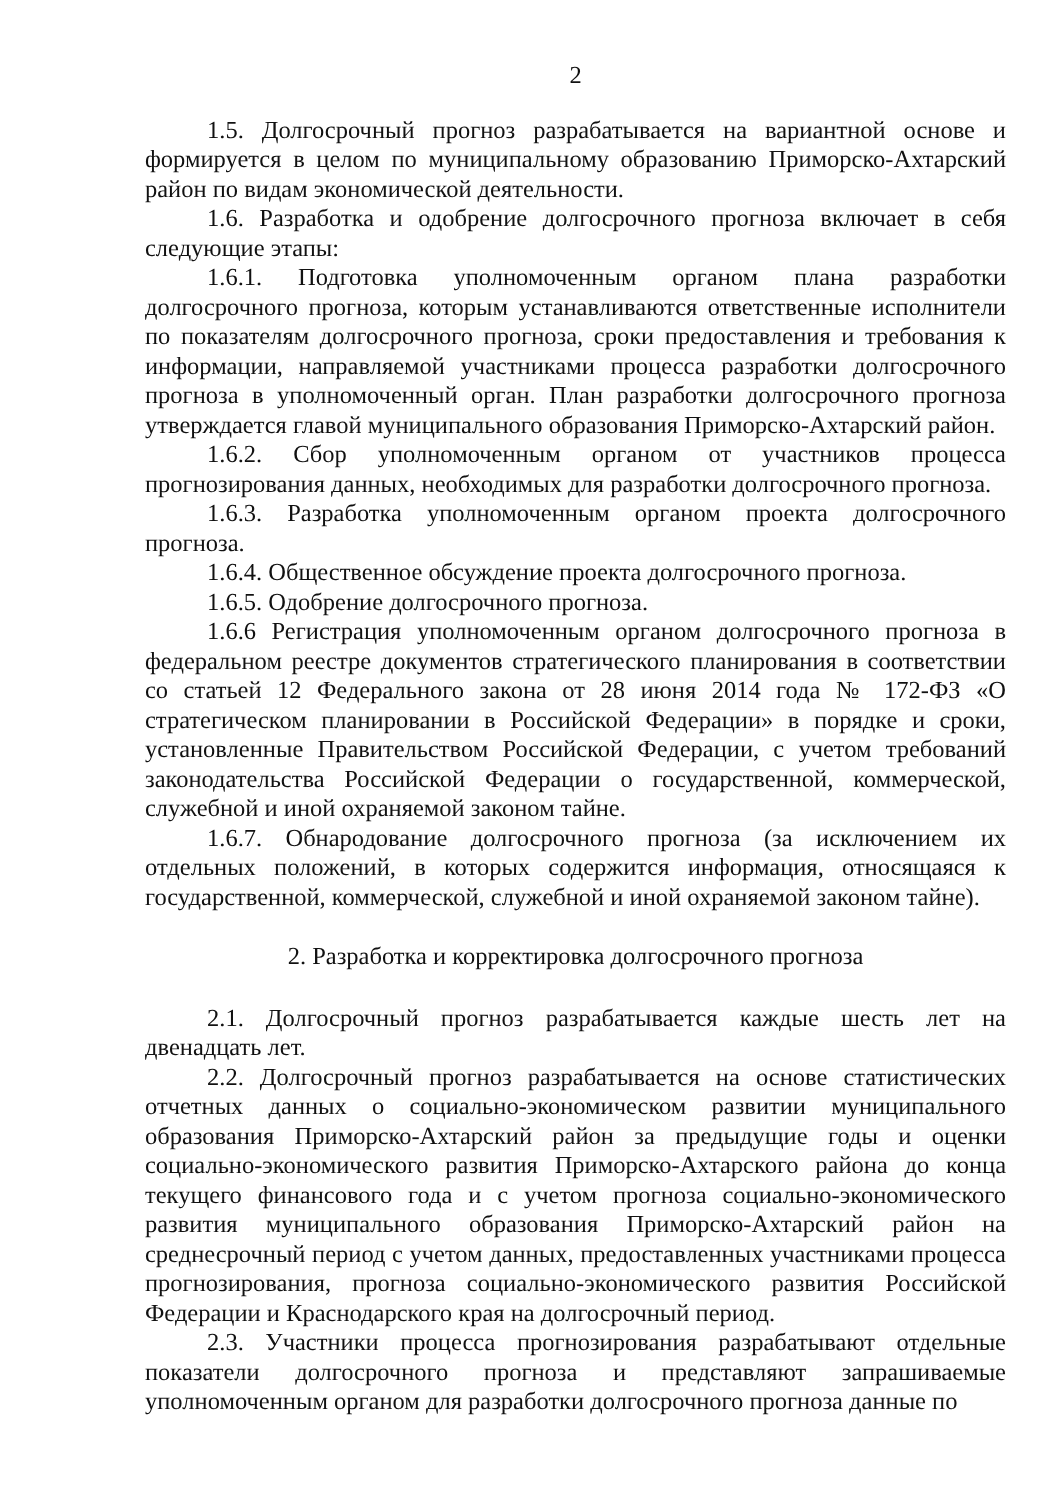2
1.5. Долгосрочный прогноз разрабатывается на вариантной основе и формируется в целом по муниципальному образованию Приморско-Ахтарский район по видам экономической деятельности.
1.6. Разработка и одобрение долгосрочного прогноза включает в себя следующие этапы:
1.6.1. Подготовка уполномоченным органом плана разработки долгосрочного прогноза, которым устанавливаются ответственные исполнители по показателям долгосрочного прогноза, сроки предоставления и требования к информации, направляемой участниками процесса разработки долгосрочного прогноза в уполномоченный орган. План разработки долгосрочного прогноза утверждается главой муниципального образования Приморско-Ахтарский район.
1.6.2. Сбор уполномоченным органом от участников процесса прогнозирования данных, необходимых для разработки долгосрочного прогноза.
1.6.3. Разработка уполномоченным органом проекта долгосрочного прогноза.
1.6.4. Общественное обсуждение проекта долгосрочного прогноза.
1.6.5. Одобрение долгосрочного прогноза.
1.6.6 Регистрация уполномоченным органом долгосрочного прогноза в федеральном реестре документов стратегического планирования в соответствии со статьей 12 Федерального закона от 28 июня 2014 года № 172-ФЗ «О стратегическом планировании в Российской Федерации» в порядке и сроки, установленные Правительством Российской Федерации, с учетом требований законодательства Российской Федерации о государственной, коммерческой, служебной и иной охраняемой законом тайне.
1.6.7. Обнародование долгосрочного прогноза (за исключением их отдельных положений, в которых содержится информация, относящаяся к государственной, коммерческой, служебной и иной охраняемой законом тайне).
2. Разработка и корректировка долгосрочного прогноза
2.1. Долгосрочный прогноз разрабатывается каждые шесть лет на двенадцать лет.
2.2. Долгосрочный прогноз разрабатывается на основе статистических отчетных данных о социально-экономическом развитии муниципального образования Приморско-Ахтарский район за предыдущие годы и оценки социально-экономического развития Приморско-Ахтарского района до конца текущего финансового года и с учетом прогноза социально-экономического развития муниципального образования Приморско-Ахтарский район на среднесрочный период с учетом данных, предоставленных участниками процесса прогнозирования, прогноза социально-экономического развития Российской Федерации и Краснодарского края на долгосрочный период.
2.3. Участники процесса прогнозирования разрабатывают отдельные показатели долгосрочного прогноза и представляют запрашиваемые уполномоченным органом для разработки долгосрочного прогноза данные по